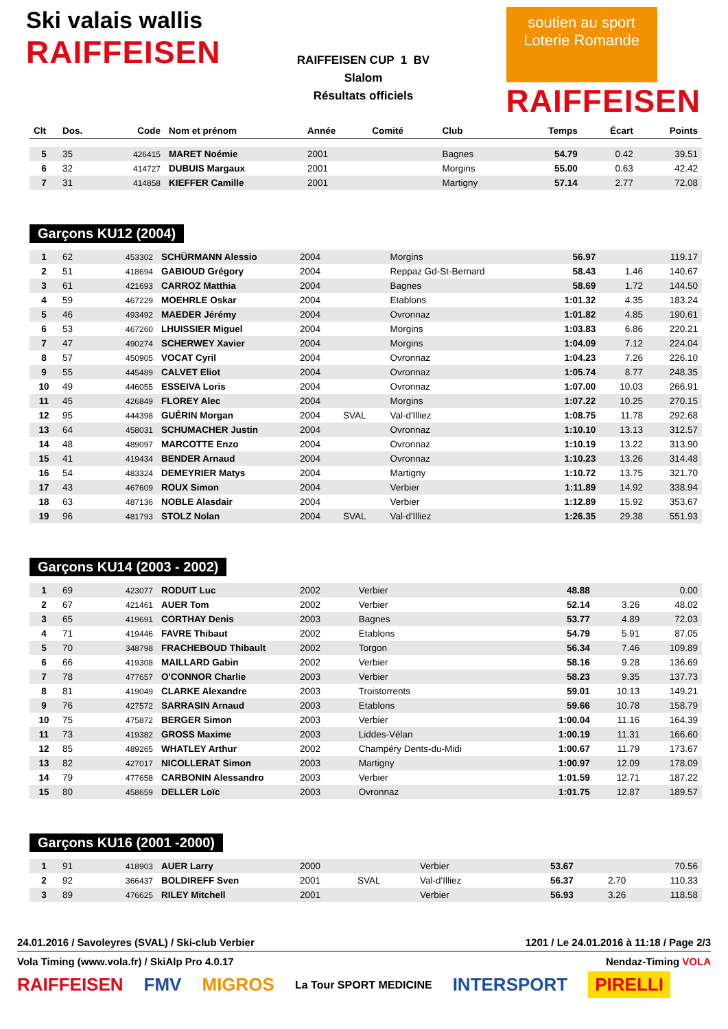Ski valais wallis
RAIFFEISEN
RAIFFEISEN CUP 1 BV
Slalom
Résultats officiels
soutien au sport
Loterie Romande
RAIFFEISEN
| Clt | Dos. | Code | Nom et prénom | Année | Comité | Club | Temps | Écart | Points |
| --- | --- | --- | --- | --- | --- | --- | --- | --- | --- |
| 5 | 35 | 426415 | MARET Noémie | 2001 | | Bagnes | 54.79 | 0.42 | 39.51 |
| 6 | 32 | 414727 | DUBUIS Margaux | 2001 | | Morgins | 55.00 | 0.63 | 42.42 |
| 7 | 31 | 414858 | KIEFFER Camille | 2001 | | Martigny | 57.14 | 2.77 | 72.08 |
Garçons KU12 (2004)
| 1 | 62 | 453302 | SCHÜRMANN Alessio | 2004 | | Morgins | 56.97 | | 119.17 |
| 2 | 51 | 418694 | GABIOUD Grégory | 2004 | | Reppaz Gd-St-Bernard | 58.43 | 1.46 | 140.67 |
| 3 | 61 | 421693 | CARROZ Matthia | 2004 | | Bagnes | 58.69 | 1.72 | 144.50 |
| 4 | 59 | 467229 | MOEHRLE Oskar | 2004 | | Etablons | 1:01.32 | 4.35 | 183.24 |
| 5 | 46 | 493492 | MAEDER Jérémy | 2004 | | Ovronnaz | 1:01.82 | 4.85 | 190.61 |
| 6 | 53 | 467260 | LHUISSIER Miguel | 2004 | | Morgins | 1:03.83 | 6.86 | 220.21 |
| 7 | 47 | 490274 | SCHERWEY Xavier | 2004 | | Morgins | 1:04.09 | 7.12 | 224.04 |
| 8 | 57 | 450905 | VOCAT Cyril | 2004 | | Ovronnaz | 1:04.23 | 7.26 | 226.10 |
| 9 | 55 | 445489 | CALVET Eliot | 2004 | | Ovronnaz | 1:05.74 | 8.77 | 248.35 |
| 10 | 49 | 446055 | ESSEIVA Loris | 2004 | | Ovronnaz | 1:07.00 | 10.03 | 266.91 |
| 11 | 45 | 426849 | FLOREY Alec | 2004 | | Morgins | 1:07.22 | 10.25 | 270.15 |
| 12 | 95 | 444398 | GUÉRIN Morgan | 2004 | SVAL | Val-d'Illiez | 1:08.75 | 11.78 | 292.68 |
| 13 | 64 | 458031 | SCHUMACHER Justin | 2004 | | Ovronnaz | 1:10.10 | 13.13 | 312.57 |
| 14 | 48 | 489097 | MARCOTTE Enzo | 2004 | | Ovronnaz | 1:10.19 | 13.22 | 313.90 |
| 15 | 41 | 419434 | BENDER Arnaud | 2004 | | Ovronnaz | 1:10.23 | 13.26 | 314.48 |
| 16 | 54 | 483324 | DEMEYRIER Matys | 2004 | | Martigny | 1:10.72 | 13.75 | 321.70 |
| 17 | 43 | 467609 | ROUX Simon | 2004 | | Verbier | 1:11.89 | 14.92 | 338.94 |
| 18 | 63 | 487136 | NOBLE Alasdair | 2004 | | Verbier | 1:12.89 | 15.92 | 353.67 |
| 19 | 96 | 481793 | STOLZ Nolan | 2004 | SVAL | Val-d'Illiez | 1:26.35 | 29.38 | 551.93 |
Garçons KU14 (2003 - 2002)
| 1 | 69 | 423077 | RODUIT Luc | 2002 | | Verbier | 48.88 | | 0.00 |
| 2 | 67 | 421461 | AUER Tom | 2002 | | Verbier | 52.14 | 3.26 | 48.02 |
| 3 | 65 | 419691 | CORTHAY Denis | 2003 | | Bagnes | 53.77 | 4.89 | 72.03 |
| 4 | 71 | 419446 | FAVRE Thibaut | 2002 | | Etablons | 54.79 | 5.91 | 87.05 |
| 5 | 70 | 348798 | FRACHEBOUD Thibault | 2002 | | Torgon | 56.34 | 7.46 | 109.89 |
| 6 | 66 | 419308 | MAILLARD Gabin | 2002 | | Verbier | 58.16 | 9.28 | 136.69 |
| 7 | 78 | 477657 | O'CONNOR Charlie | 2003 | | Verbier | 58.23 | 9.35 | 137.73 |
| 8 | 81 | 419049 | CLARKE Alexandre | 2003 | | Troistorrents | 59.01 | 10.13 | 149.21 |
| 9 | 76 | 427572 | SARRASIN Arnaud | 2003 | | Etablons | 59.66 | 10.78 | 158.79 |
| 10 | 75 | 475872 | BERGER Simon | 2003 | | Verbier | 1:00.04 | 11.16 | 164.39 |
| 11 | 73 | 419382 | GROSS Maxime | 2003 | | Liddes-Vélan | 1:00.19 | 11.31 | 166.60 |
| 12 | 85 | 489265 | WHATLEY Arthur | 2002 | | Champéry Dents-du-Midi | 1:00.67 | 11.79 | 173.67 |
| 13 | 82 | 427017 | NICOLLERAT Simon | 2003 | | Martigny | 1:00.97 | 12.09 | 178.09 |
| 14 | 79 | 477658 | CARBONIN Alessandro | 2003 | | Verbier | 1:01.59 | 12.71 | 187.22 |
| 15 | 80 | 458659 | DELLER Loïc | 2003 | | Ovronnaz | 1:01.75 | 12.87 | 189.57 |
Garçons KU16 (2001 -2000)
| 1 | 91 | 418903 | AUER Larry | 2000 | | Verbier | 53.67 | | 70.56 |
| 2 | 92 | 366437 | BOLDIREFF Sven | 2001 | SVAL | Val-d'Illiez | 56.37 | 2.70 | 110.33 |
| 3 | 89 | 476625 | RILEY Mitchell | 2001 | | Verbier | 56.93 | 3.26 | 118.58 |
24.01.2016 / Savoleyres (SVAL) / Ski-club Verbier 1201 / Le 24.01.2016 à 11:18 / Page 2/3
Vola Timing (www.vola.fr) / SkiAlp Pro 4.0.17 Nendaz-Timing VOLA
RAIFFEISEN FMV MIGROS La Tour SPORT MEDICINE INTERSPORT PIRELLI